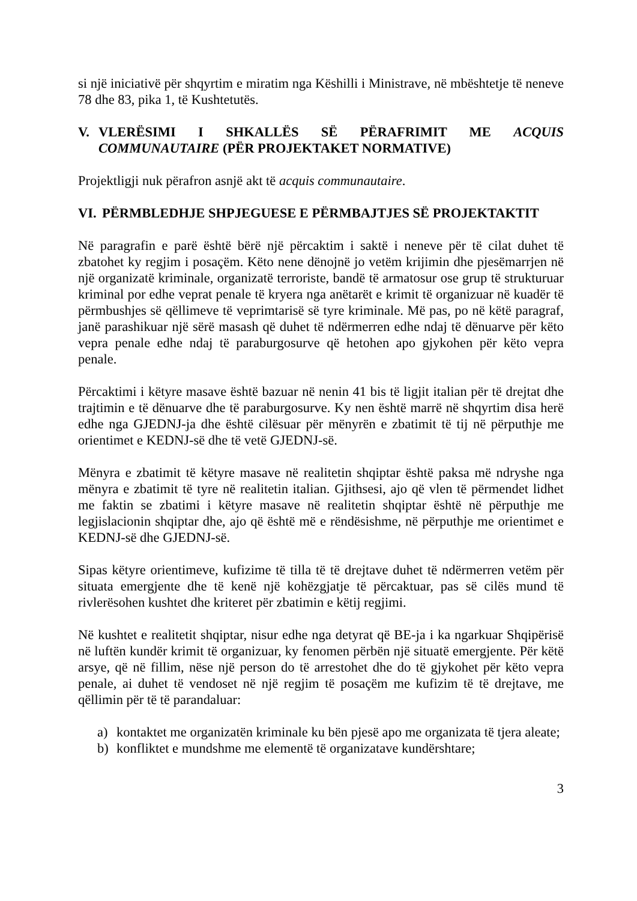si një iniciativë për shqyrtim e miratim nga Këshilli i Ministrave, në mbështetje të neneve 78 dhe 83, pika 1, të Kushtetutës.
V. VLERËSIMI I SHKALLËS SË PËRAFRIMIT ME ACQUIS COMMUNAUTAIRE (PËR PROJEKTAKET NORMATIVE)
Projektligji nuk përafron asnjë akt të acquis communautaire.
VI. PËRMBLEDHJE SHPJEGUESE E PËRMBAJTJES SË PROJEKTAKTIT
Në paragrafin e parë është bërë një përcaktim i saktë i neneve për të cilat duhet të zbatohet ky regjim i posaçëm. Këto nene dënojnë jo vetëm krijimin dhe pjesëmarrjen në një organizatë kriminale, organizatë terroriste, bandë të armatosur ose grup të strukturuar kriminal por edhe veprat penale të kryera nga anëtarët e krimit të organizuar në kuadër të përmbushjes së qëllimeve të veprimtarisë së tyre kriminale. Më pas, po në këtë paragraf, janë parashikuar një sërë masash që duhet të ndërmerren edhe ndaj të dënuarve për këto vepra penale edhe ndaj të paraburgosurve që hetohen apo gjykohen për këto vepra penale.
Përcaktimi i këtyre masave është bazuar në nenin 41 bis të ligjit italian për të drejtat dhe trajtimin e të dënuarve dhe të paraburgosurve. Ky nen është marrë në shqyrtim disa herë edhe nga GJEDNJ-ja dhe është cilësuar për mënyrën e zbatimit të tij në përputhje me orientimet e KEDNJ-së dhe të vetë GJEDNJ-së.
Mënyra e zbatimit të këtyre masave në realitetin shqiptar është paksa më ndryshe nga mënyra e zbatimit të tyre në realitetin italian. Gjithsesi, ajo që vlen të përmendet lidhet me faktin se zbatimi i këtyre masave në realitetin shqiptar është në përputhje me legjislacionin shqiptar dhe, ajo që është më e rëndësishme, në përputhje me orientimet e KEDNJ-së dhe GJEDNJ-së.
Sipas këtyre orientimeve, kufizime të tilla të të drejtave duhet të ndërmerren vetëm për situata emergjente dhe të kenë një kohëzgjatje të përcaktuar, pas së cilës mund të rivlerësohen kushtet dhe kriteret për zbatimin e këtij regjimi.
Në kushtet e realitetit shqiptar, nisur edhe nga detyrat që BE-ja i ka ngarkuar Shqipërisë në luftën kundër krimit të organizuar, ky fenomen përbën një situatë emergjente. Për këtë arsye, që në fillim, nëse një person do të arrestohet dhe do të gjykohet për këto vepra penale, ai duhet të vendoset në një regjim të posaçëm me kufizim të të drejtave, me qëllimin për të të parandaluar:
a) kontaktet me organizatën kriminale ku bën pjesë apo me organizata të tjera aleate;
b) konfliktet e mundshme me elementë të organizatave kundërshtare;
3